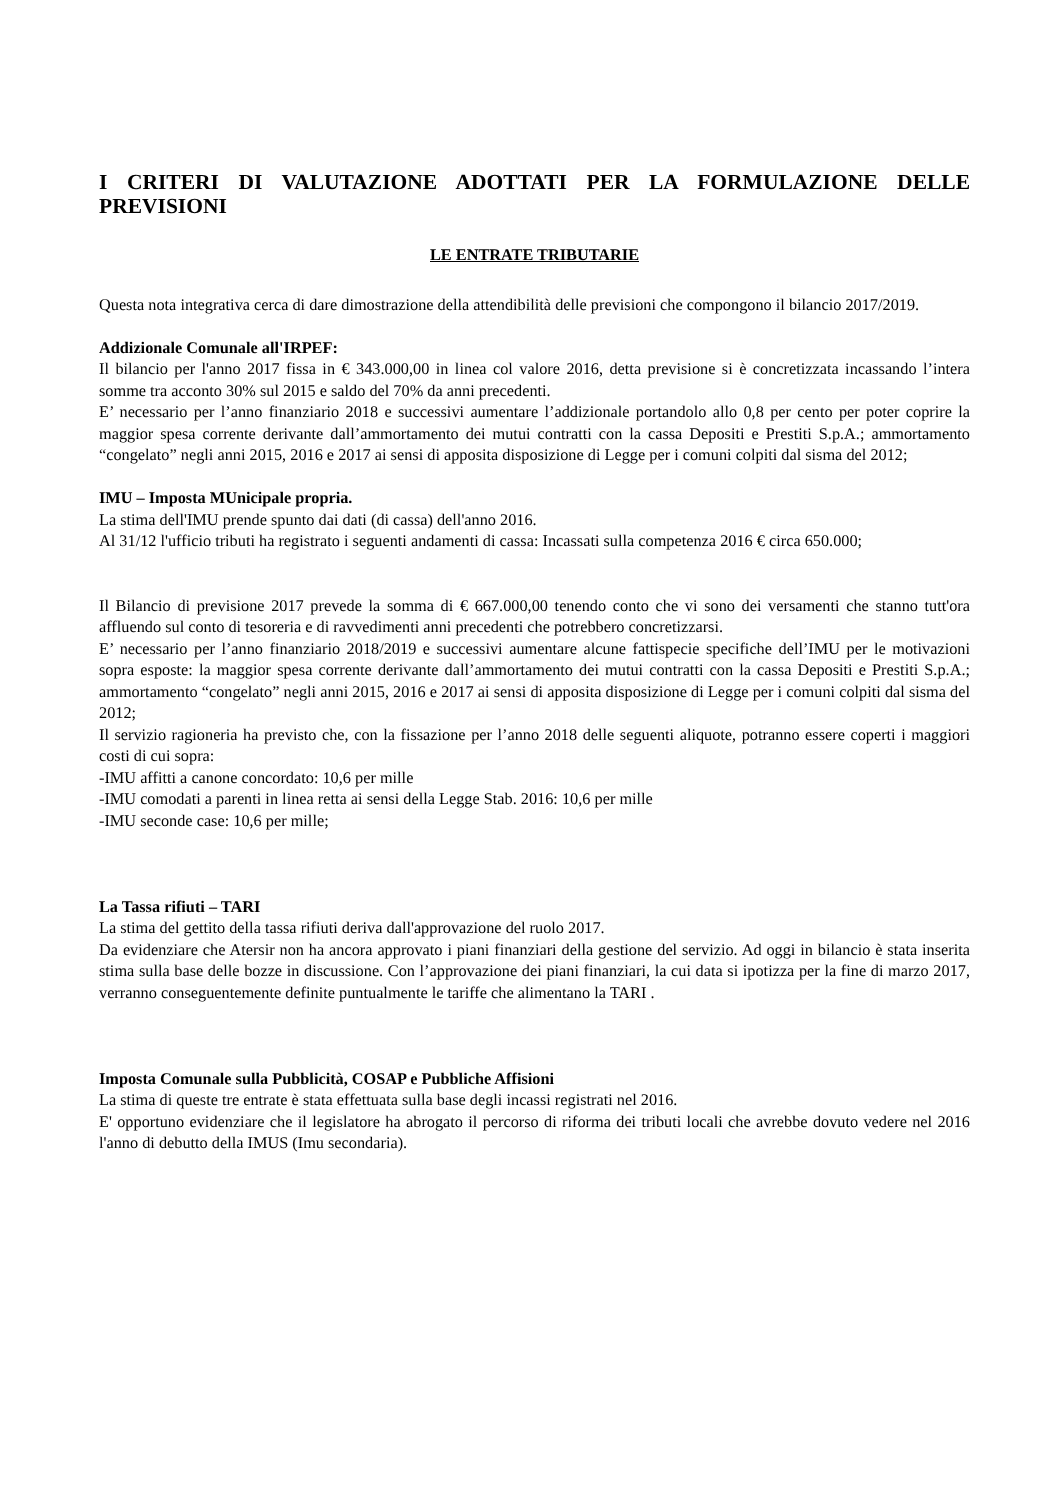I CRITERI DI VALUTAZIONE ADOTTATI PER LA FORMULAZIONE DELLE PREVISIONI
LE ENTRATE TRIBUTARIE
Questa nota integrativa cerca di dare dimostrazione della attendibilità delle previsioni che compongono il bilancio 2017/2019.
Addizionale Comunale all'IRPEF:
Il bilancio per l'anno 2017 fissa in € 343.000,00 in linea col valore 2016, detta previsione si è concretizzata incassando l’intera somme tra acconto 30% sul 2015 e saldo del 70% da anni precedenti.
E’ necessario per l’anno finanziario 2018 e successivi aumentare l’addizionale portandolo allo 0,8 per cento per poter coprire la maggior spesa corrente derivante dall’ammortamento dei mutui contratti con la cassa Depositi e Prestiti S.p.A.; ammortamento “congelato” negli anni 2015, 2016 e 2017 ai sensi di apposita disposizione di Legge per i comuni colpiti dal sisma del 2012;
IMU – Imposta MUnicipale propria.
La stima dell'IMU prende spunto dai dati (di cassa) dell'anno 2016.
Al 31/12 l'ufficio tributi ha registrato i seguenti andamenti di cassa: Incassati sulla competenza 2016 € circa 650.000;
Il Bilancio di previsione 2017 prevede la somma di € 667.000,00 tenendo conto che vi sono dei versamenti che stanno tutt'ora affluendo sul conto di tesoreria e di ravvedimenti anni precedenti che potrebbero concretizzarsi.
E’ necessario per l’anno finanziario 2018/2019 e successivi aumentare alcune fattispecie specifiche dell’IMU per le motivazioni sopra esposte: la maggior spesa corrente derivante dall’ammortamento dei mutui contratti con la cassa Depositi e Prestiti S.p.A.; ammortamento “congelato” negli anni 2015, 2016 e 2017 ai sensi di apposita disposizione di Legge per i comuni colpiti dal sisma del 2012;
Il servizio ragioneria ha previsto che, con la fissazione per l’anno 2018 delle seguenti aliquote, potranno essere coperti i maggiori costi di cui sopra:
-IMU affitti a canone concordato: 10,6 per mille
-IMU comodati a parenti in linea retta ai sensi della Legge Stab. 2016: 10,6 per mille
-IMU seconde case: 10,6 per mille;
La Tassa rifiuti – TARI
La stima del gettito della tassa rifiuti deriva dall'approvazione del ruolo 2017.
Da evidenziare che Atersir non ha ancora approvato i piani finanziari della gestione del servizio. Ad oggi in bilancio è stata inserita stima sulla base delle bozze in discussione. Con l’approvazione dei piani finanziari, la cui data si ipotizza per la fine di marzo 2017, verranno conseguentemente definite puntualmente le tariffe che alimentano la TARI .
Imposta Comunale sulla Pubblicità, COSAP e Pubbliche Affisioni
La stima di queste tre entrate è stata effettuata sulla base degli incassi registrati nel 2016.
E' opportuno evidenziare che il legislatore ha abrogato il percorso di riforma dei tributi locali che avrebbe dovuto vedere nel 2016 l'anno di debutto della IMUS (Imu secondaria).